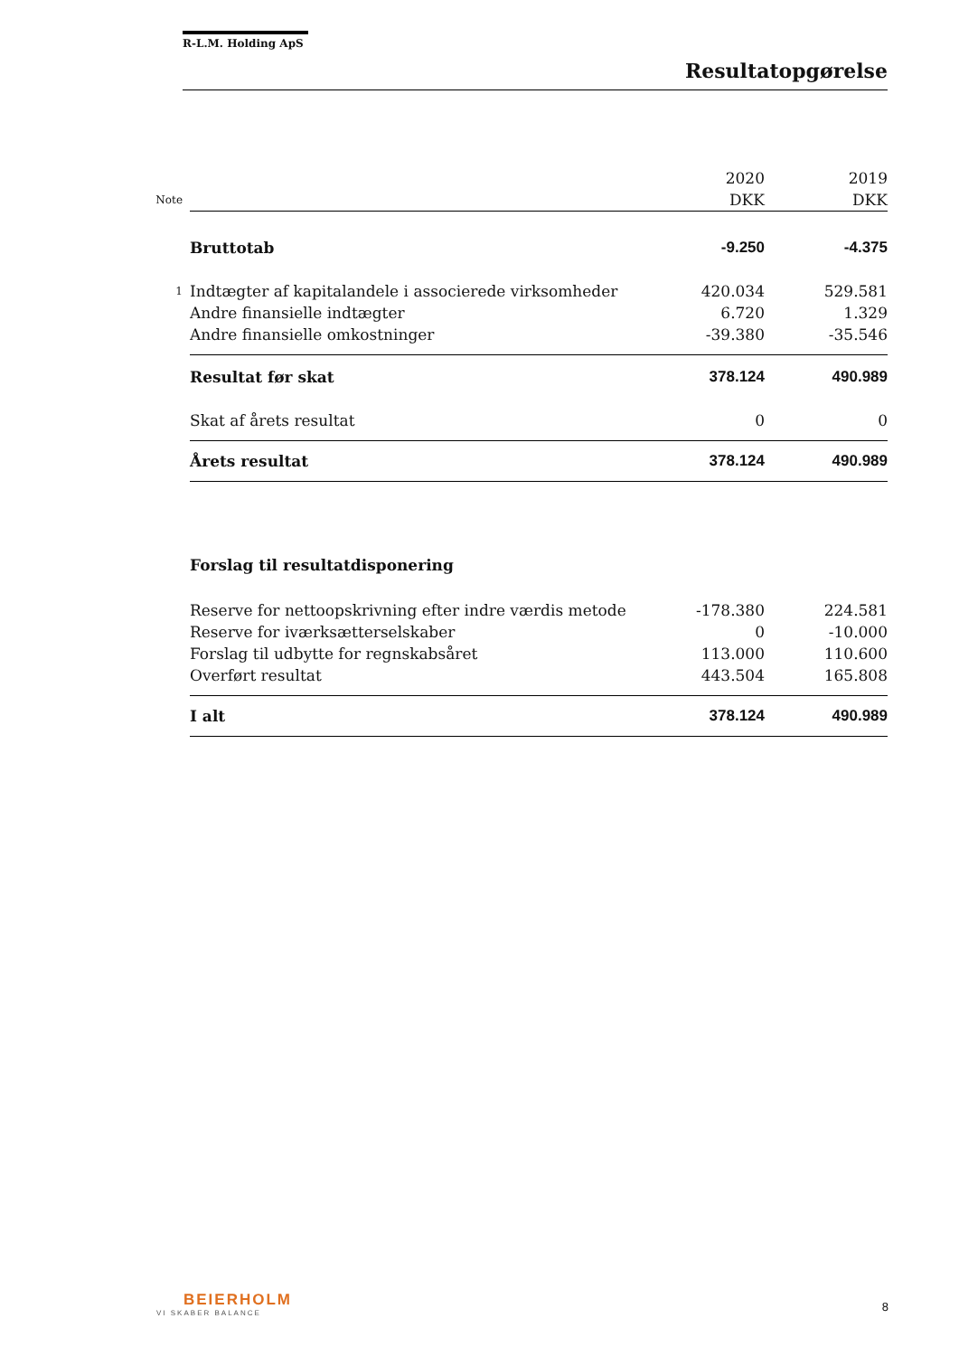R-L.M. Holding ApS
Resultatopgørelse
| | | 2020 | 2019 |
| Note | | DKK | DKK |
| | Bruttotab | -9.250 | -4.375 |
| 1 | Indtægter af kapitalandele i associerede virksomheder | 420.034 | 529.581 |
| | Andre finansielle indtægter | 6.720 | 1.329 |
| | Andre finansielle omkostninger | -39.380 | -35.546 |
| | Resultat før skat | 378.124 | 490.989 |
| | Skat af årets resultat | 0 | 0 |
| | Årets resultat | 378.124 | 490.989 |
| | Forslag til resultatdisponering | | |
| | Reserve for nettoopskrivning efter indre værdis metode | -178.380 | 224.581 |
| | Reserve for iværksætterselskaber | 0 | -10.000 |
| | Forslag til udbytte for regnskabsåret | 113.000 | 110.600 |
| | Overført resultat | 443.504 | 165.808 |
| | I alt | 378.124 | 490.989 |
BEIERHOLM
VI SKABER BALANCE
8